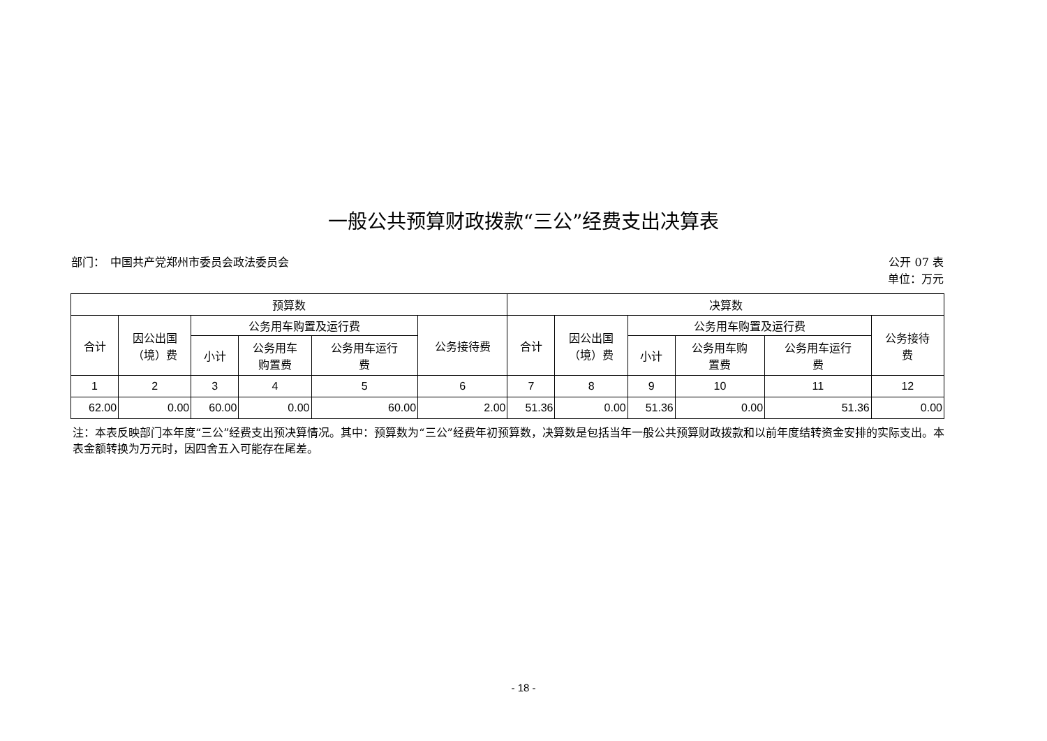一般公共预算财政拨款“三公”经费支出决算表
部门：　中国共产党郑州市委员会政法委员会
公开 07 表
单位：万元
| 预算数 | | | | | | 决算数 | | | | | |
| --- | --- | --- | --- | --- | --- | --- | --- | --- | --- | --- | --- |
| 合计 | 因公出国 （境）费 | 公务用车购置及运行费 | | | 公务接待费 | 合计 | 因公出国 （境）费 | 公务用车购置及运行费 | | | 公务接待 费 |
| | | 小计 | 公务用车 购置费 | 公务用车运行 费 | | | | 小计 | 公务用车购 置费 | 公务用车运行 费 | |
| 1 | 2 | 3 | 4 | 5 | 6 | 7 | 8 | 9 | 10 | 11 | 12 |
| 62.00 | 0.00 | 60.00 | 0.00 | 60.00 | 2.00 | 51.36 | 0.00 | 51.36 | 0.00 | 51.36 | 0.00 |
注：本表反映部门本年度“三公”经费支出预决算情况。其中：预算数为“三公”经费年初预算数，决算数是包括当年一般公共预算财政拨款和以前年度结转资金安排的实际支出。本表金额转换为万元时，因四舍五入可能存在尾差。
- 18 -